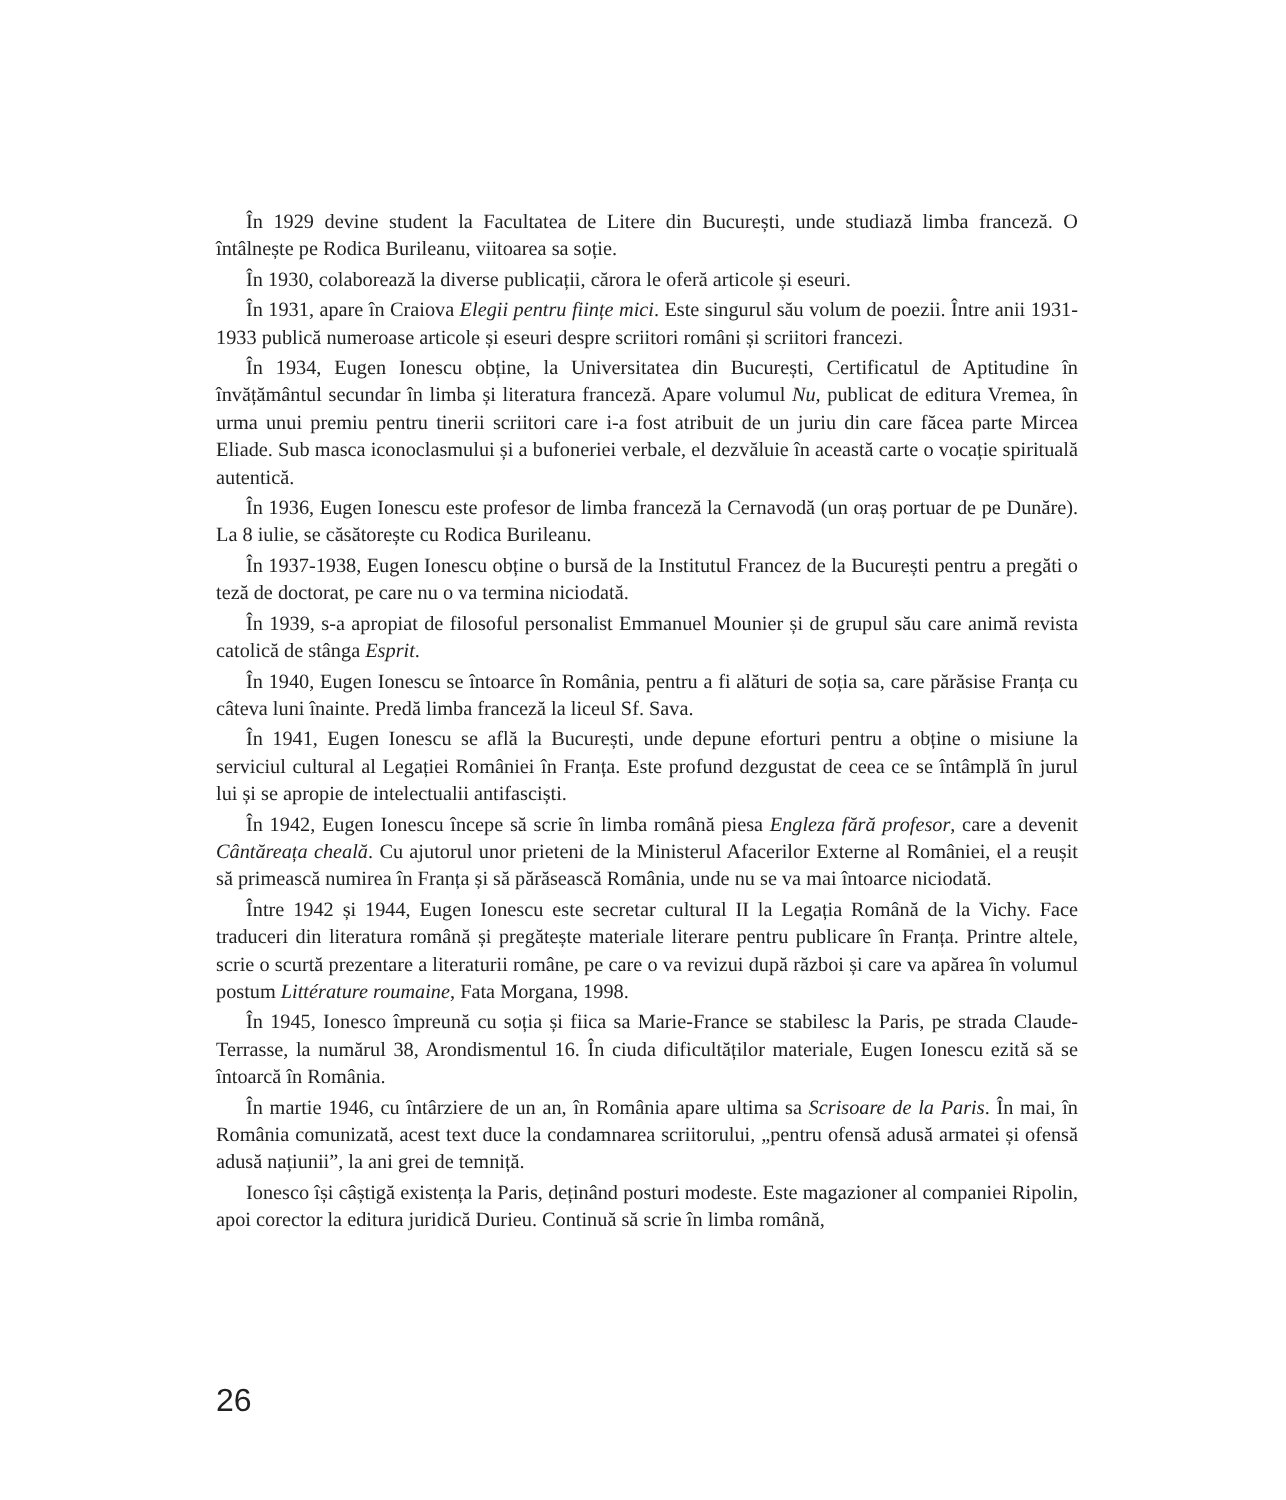În 1929 devine student la Facultatea de Litere din București, unde studiază limba franceză. O întâlnește pe Rodica Burileanu, viitoarea sa soție.
În 1930, colaborează la diverse publicații, cărora le oferă articole și eseuri.
În 1931, apare în Craiova Elegii pentru ființe mici. Este singurul său volum de poezii. Între anii 1931-1933 publică numeroase articole și eseuri despre scriitori români și scriitori francezi.
În 1934, Eugen Ionescu obține, la Universitatea din București, Certificatul de Aptitudine în învățământul secundar în limba și literatura franceză. Apare volumul Nu, publicat de editura Vremea, în urma unui premiu pentru tinerii scriitori care i-a fost atribuit de un juriu din care făcea parte Mircea Eliade. Sub masca iconoclasmului și a bufoneriei verbale, el dezvăluie în această carte o vocație spirituală autentică.
În 1936, Eugen Ionescu este profesor de limba franceză la Cernavodă (un oraș portuar de pe Dunăre). La 8 iulie, se căsătorește cu Rodica Burileanu.
În 1937-1938, Eugen Ionescu obține o bursă de la Institutul Francez de la București pentru a pregăti o teză de doctorat, pe care nu o va termina niciodată.
În 1939, s-a apropiat de filosoful personalist Emmanuel Mounier și de grupul său care animă revista catolică de stânga Esprit.
În 1940, Eugen Ionescu se întoarce în România, pentru a fi alături de soția sa, care părăsise Franța cu câteva luni înainte. Predă limba franceză la liceul Sf. Sava.
În 1941, Eugen Ionescu se află la București, unde depune eforturi pentru a obține o misiune la serviciul cultural al Legației României în Franța. Este profund dezgustat de ceea ce se întâmplă în jurul lui și se apropie de intelectualii antifasciști.
În 1942, Eugen Ionescu începe să scrie în limba română piesa Engleza fără profesor, care a devenit Cântăreața cheală. Cu ajutorul unor prieteni de la Ministerul Afacerilor Externe al României, el a reușit să primească numirea în Franța și să părăsească România, unde nu se va mai întoarce niciodată.
Între 1942 și 1944, Eugen Ionescu este secretar cultural II la Legația Română de la Vichy. Face traduceri din literatura română și pregătește materiale literare pentru publicare în Franța. Printre altele, scrie o scurtă prezentare a literaturii române, pe care o va revizui după război și care va apărea în volumul postum Littérature roumaine, Fata Morgana, 1998.
În 1945, Ionesco împreună cu soția și fiica sa Marie-France se stabilesc la Paris, pe strada Claude-Terrasse, la numărul 38, Arondismentul 16. În ciuda dificultăților materiale, Eugen Ionescu ezită să se întoarcă în România.
În martie 1946, cu întârziere de un an, în România apare ultima sa Scrisoare de la Paris. În mai, în România comunizată, acest text duce la condamnarea scriitorului, „pentru ofensă adusă armatei și ofensă adusă națiunii”, la ani grei de temniță.
Ionesco își câștigă existența la Paris, deținând posturi modeste. Este magazioner al companiei Ripolin, apoi corector la editura juridică Durieu. Continuă să scrie în limba română,
26